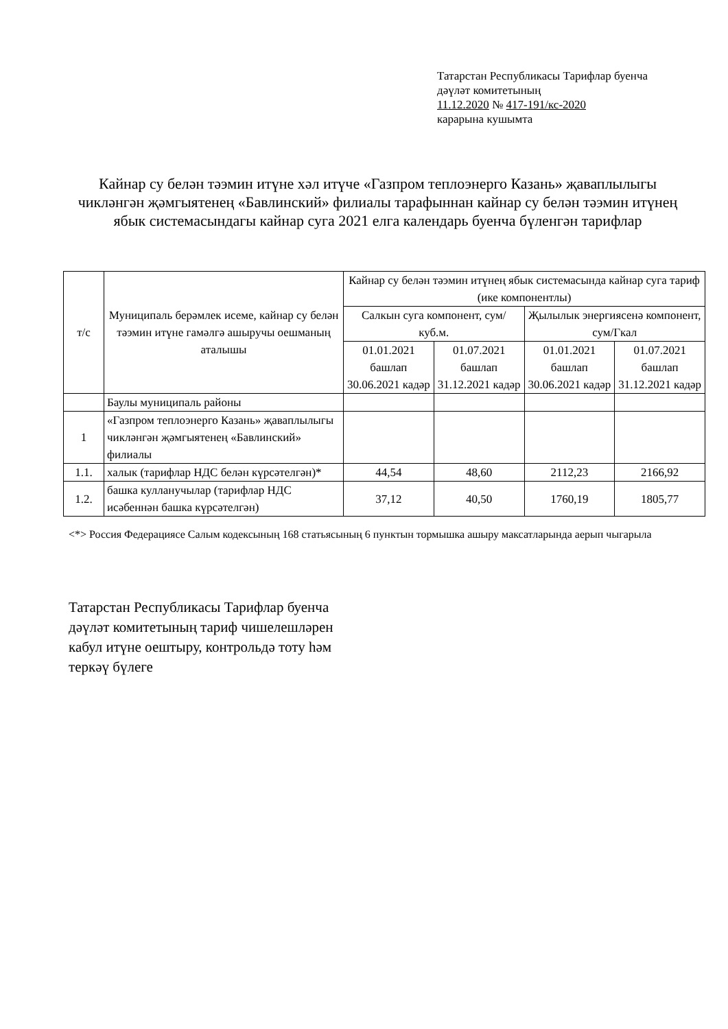Татарстан Республикасы Тарифлар буенча
дәүләт комитетының
11.12.2020 № 417-191/кс-2020
карарына кушымта
Кайнар су белән тәэмин итүне хәл итүче «Газпром теплоэнерго Казань» җаваплылыгы чикләнгән җәмгыятенең «Бавлинский» филиалы тарафыннан кайнар су белән тәэмин итүнең ябык системасындагы кайнар суга 2021 елга календарь буенча бүленгән тарифлар
| т/с | Муниципаль берәмлек исеме, кайнар су белән тәэмин итүне гамәлгә ашыручы оешманың аталышы | Кайнар су белән тәэмин итүнең ябык системасында кайнар суга тариф (ике компонентлы) | | | |
| --- | --- | --- | --- | --- | --- |
| | | Салкын суга компонент, сум/куб.м. | | Җылылык энергиясенә компонент, сум/Гкал | |
| | | 01.01.2021 башлап 30.06.2021 кадәр | 01.07.2021 башлап 31.12.2021 кадәр | 01.01.2021 башлап 30.06.2021 кадәр | 01.07.2021 башлап 31.12.2021 кадәр |
| | Баулы муниципаль районы | | | | |
| 1 | «Газпром теплоэнерго Казань» җаваплылыгы чикләнгән җәмгыятенең «Бавлинский» филиалы | | | | |
| 1.1. | халык (тарифлар НДС белән күрсәтелгән)* | 44,54 | 48,60 | 2112,23 | 2166,92 |
| 1.2. | башка кулланучылар (тарифлар НДС исәбеннән башка күрсәтелгән) | 37,12 | 40,50 | 1760,19 | 1805,77 |
<*> Россия Федерациясе Салым кодексының 168 статьясының 6 пунктын тормышка ашыру максатларында аерып чыгарыла
Татарстан Республикасы Тарифлар буенча
дәүләт комитетының тариф чишелешләрен
кабул итүне оештыру, контрольдә тоту һәм
теркәү бүлеге